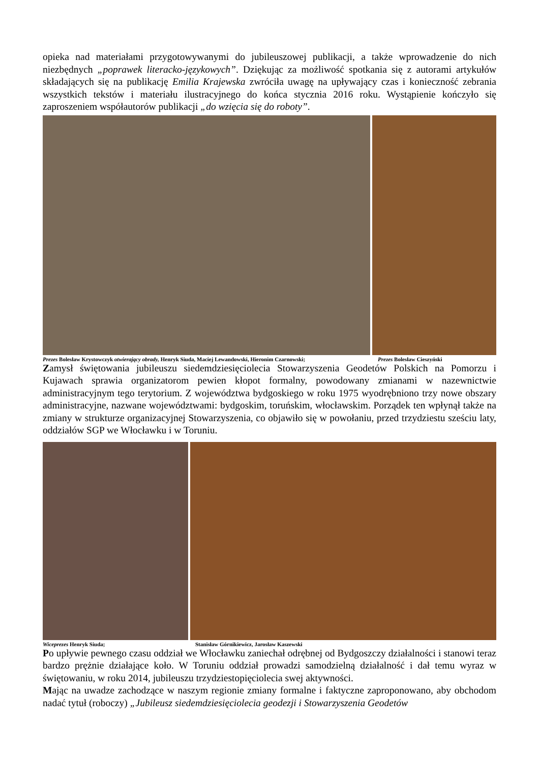opieka nad materiałami przygotowywanymi do jubileuszowej publikacji, a także wprowadzenie do nich niezbędnych „poprawek literacko-językowych”. Dziękując za możliwość spotkania się z autorami artykułów składających się na publikację Emilia Krajewska zwróciła uwagę na upływający czas i konieczność zebrania wszystkich tekstów i materiału ilustracyjnego do końca stycznia 2016 roku. Wystąpienie kończyło się zaproszeniem współautorów publikacji „do wzięcia się do roboty”.
Prezes Bolesław Krystowczyk otwierający obrady, Henryk Siuda, Maciej Lewandowski, Hieronim Czarnowski; Prezes Bolesław Cieszyński
Zamysł świętowania jubileuszu siedemdziesięciolecia Stowarzyszenia Geodetów Polskich na Pomorzu i Kujawach sprawia organizatorom pewien kłopot formalny, powodowany zmianami w nazewnictwie administracyjnym tego terytorium. Z województwa bydgoskiego w roku 1975 wyodrębniono trzy nowe obszary administracyjne, nazwane województwami: bydgoskim, toruńskim, włocławskim. Porządek ten wpłynął także na zmiany w strukturze organizacyjnej Stowarzyszenia, co objawiło się w powołaniu, przed trzydziestu sześciu laty, oddziałów SGP we Włocławku i w Toruniu.
Wiceprezes Henryk Siuda; Stanisław Górnikiewicz, Jarosław Kaszewski
Po upływie pewnego czasu oddział we Włocławku zaniechał odrębnej od Bydgoszczy działalności i stanowi teraz bardzo prężnie działające koło. W Toruniu oddział prowadzi samodzielną działalność i dał temu wyraz w świętowaniu, w roku 2014, jubileuszu trzydziestopięciolecia swej aktywności.
Mając na uwadze zachodzące w naszym regionie zmiany formalne i faktyczne zaproponowano, aby obchodom nadać tytuł (roboczy) „Jubileusz siedemdziesięciolecia geodezji i Stowarzyszenia Geodetów